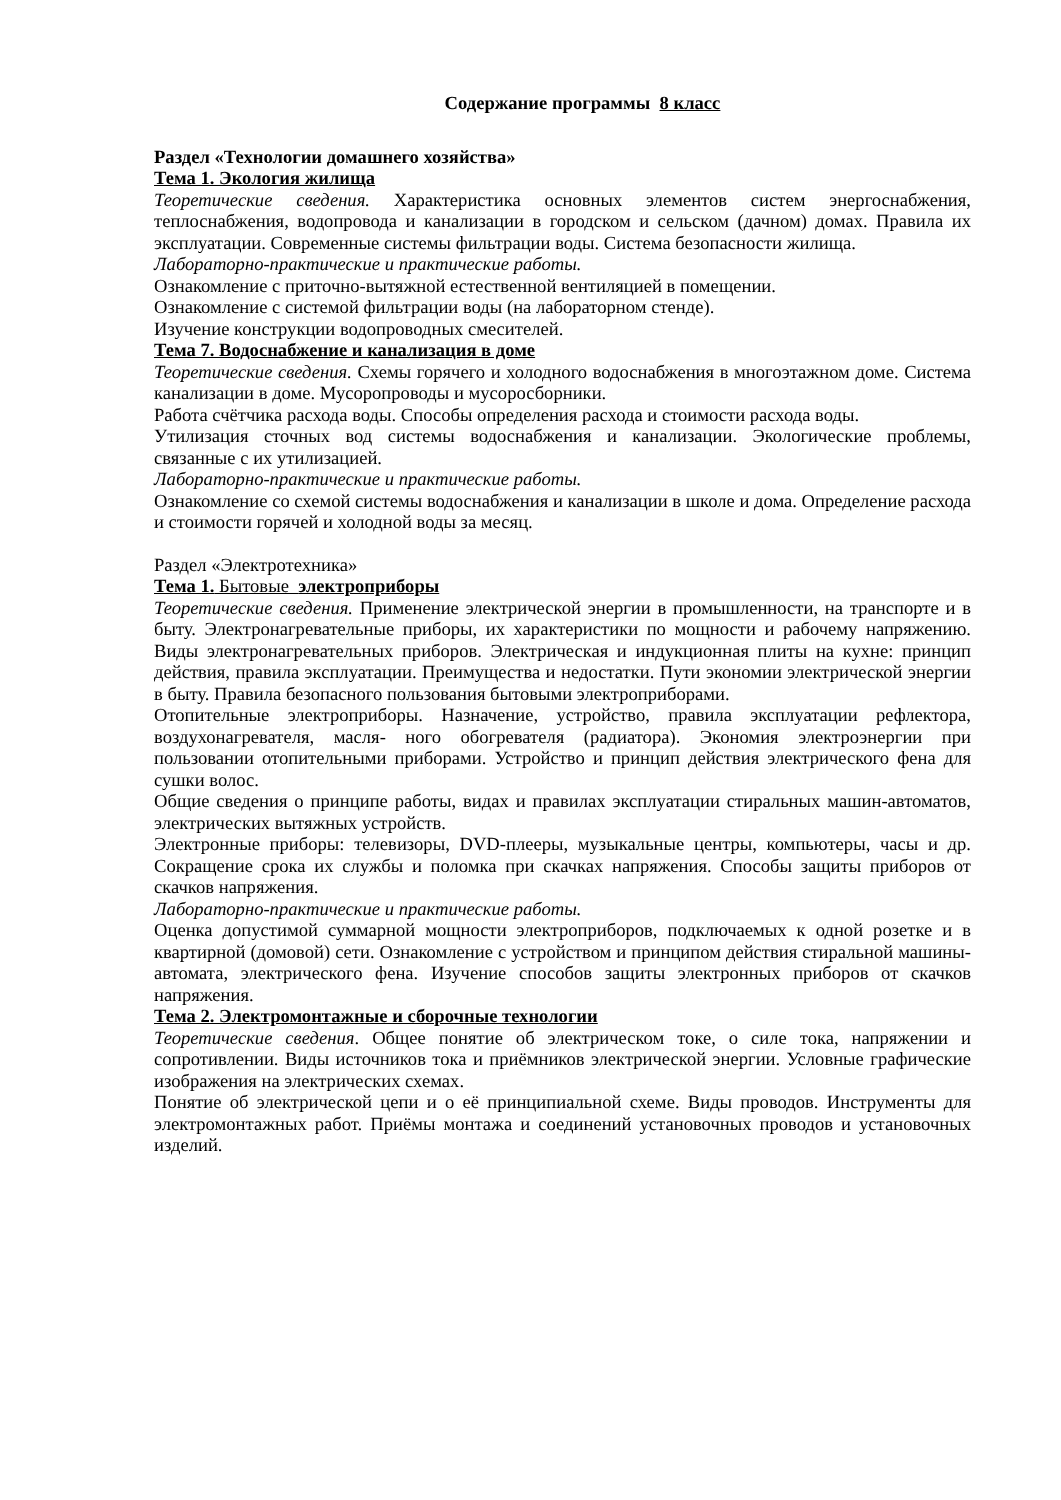Содержание программы 8 класс
Раздел «Технологии домашнего хозяйства»
Тема 1. Экология жилища
Теоретические сведения. Характеристика основных элементов систем энергоснабжения, теплоснабжения, водопровода и канализации в городском и сельском (дачном) домах. Правила их эксплуатации. Современные системы фильтрации воды. Система безопасности жилища.
Лабораторно-практические и практические работы.
Ознакомление с приточно-вытяжной естественной вентиляцией в помещении.
Ознакомление с системой фильтрации воды (на лабораторном стенде).
Изучение конструкции водопроводных смесителей.
Тема 7. Водоснабжение и канализация в доме
Теоретические сведения. Схемы горячего и холодного водоснабжения в многоэтажном доме. Система канализации в доме. Мусоропроводы и мусоросборники.
Работа счётчика расхода воды. Способы определения расхода и стоимости расхода воды.
Утилизация сточных вод системы водоснабжения и канализации. Экологические проблемы, связанные с их утилизацией.
Лабораторно-практические и практические работы.
Ознакомление со схемой системы водоснабжения и канализации в школе и дома. Определение расхода и стоимости горячей и холодной воды за месяц.
Раздел «Электротехника»
Тема 1. Бытовые электроприборы
Теоретические сведения. Применение электрической энергии в промышленности, на транспорте и в быту. Электронагревательные приборы, их характеристики по мощности и рабочему напряжению. Виды электронагревательных приборов. Электрическая и индукционная плиты на кухне: принцип действия, правила эксплуатации. Преимущества и недостатки. Пути экономии электрической энергии в быту. Правила безопасного пользования бытовыми электроприборами.
Отопительные электроприборы. Назначение, устройство, правила эксплуатации рефлектора, воздухонагревателя, масля- ного обогревателя (радиатора). Экономия электроэнергии при пользовании отопительными приборами. Устройство и принцип действия электрического фена для сушки волос.
Общие сведения о принципе работы, видах и правилах эксплуатации стиральных машин-автоматов, электрических вытяжных устройств.
Электронные приборы: телевизоры, DVD-плееры, музыкальные центры, компьютеры, часы и др. Сокращение срока их службы и поломка при скачках напряжения. Способы защиты приборов от скачков напряжения.
Лабораторно-практические и практические работы.
Оценка допустимой суммарной мощности электроприборов, подключаемых к одной розетке и в квартирной (домовой) сети. Ознакомление с устройством и принципом действия стиральной машины-автомата, электрического фена. Изучение способов защиты электронных приборов от скачков напряжения.
Тема 2. Электромонтажные и сборочные технологии
Теоретические сведения. Общее понятие об электрическом токе, о силе тока, напряжении и сопротивлении. Виды источников тока и приёмников электрической энергии. Условные графические изображения на электрических схемах.
Понятие об электрической цепи и о её принципиальной схеме. Виды проводов. Инструменты для электромонтажных работ. Приёмы монтажа и соединений установочных проводов и установочных изделий.